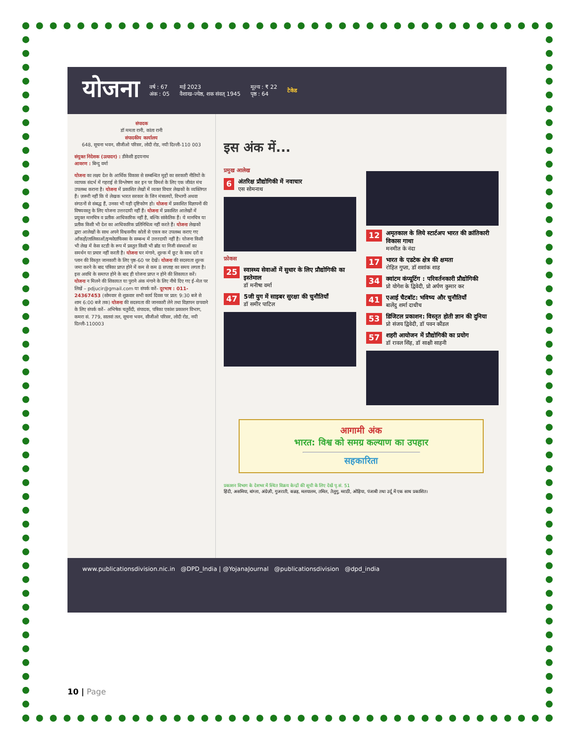योजना वर्ष : 67
अंक : 05 मई 2023
वैशाख-ज्येष्ठ, शक संवत् 1945 मूल्य : ₹ 22
पृष्ठ : 64 टेकेड
संपादक
डॉ ममता रानी, कांता रानी
संपादकीय कार्यालय
648, सूचना भवन, सीजीओ परिसर, लोदी रोड, नयी दिल्ली-110 003
संयुक्त निदेशक (उत्पादन) : डीकेसी हृदयनाथ
आवरण : बिन्दु वर्मा
योजना का लक्ष्य देश के आर्थिक विकास से सम्बन्धित मुद्दों का सरकारी नीतियों के व्यापक संदर्भ में गहराई से विश्लेषण कर इन पर विमर्श के लिए एक जीवंत मंच उपलब्ध कराना है। योजना में प्रकाशित लेखों में व्यक्त विचार लेखकों के व्यक्तिगत हैं। ज़रूरी नहीं कि ये लेखक भारत सरकार के जिन मंत्रालयों, विभागों अथवा संगठनों से संबद्ध हैं, उनका भी यही दृष्टिकोण हो। योजना में प्रकाशित विज्ञापनों की विषयवस्तु के लिए योजना उत्तरदायी नहीं हैं। योजना में प्रकाशित आलेखों में प्रयुक्त मानचित्र व प्रतीक आधिकारिक नहीं है, बल्कि सांकेतिक हैं। ये मानचित्र या प्रतीक किसी भी देश का आधिकारिक प्रतिनिधित्व नहीं करते हैं। योजना लेखकों द्वारा आलेखों के साथ अपने विश्वसनीय स्रोतों से एकत्र कर उपलब्ध कराए गए आँकड़ों/तालिकाओं/इन्फोग्राफिक्स के सम्बन्ध में उत्तरदायी नहीं है। योजना किसी भी लेख में केस स्टडी के रूप में प्रस्तुत किसी भी ब्रॉड या निजी संस्थाओं का समर्थन या प्रचार नहीं करती है। योजना घर मंगाने, शुल्क में छूट के साथ दरों व प्लान की विस्तृत जानकारी के लिए पृष्ठ-60 पर देखें। योजना की सदस्यता शुल्क जमा करने के बाद पत्रिका प्राप्त होने में कम से कम 8 सप्ताह का समय लगता है। इस अवधि के समाप्त होने के बाद ही योजना प्राप्त न होने की शिकायत करें। योजना न मिलने की शिकायत या पुराने अंक मंगाने के लिए नीचे दिए गए ई-मेल पर लिखें – pdjucir@gmail.com या संपर्क करें– दूरभाष : 011-24367453 (सोमवार से शुक्रवार सभी कार्य दिवस पर प्रात: 9:30 बजे से शाम 6:00 बजे तक) योजना की सदस्यता की जानकारी लेने तथा विज्ञापन छपवाने के लिए संपर्क करें– अभिषेक चतुर्वेदी, संपादक, पत्रिका एकांश प्रकाशन विभाग, कमरा सं. 779, सातवां तल, सूचना भवन, सीजीओ परिसर, लोदी रोड, नयी दिल्ली-110003
इस अंक में...
प्रमुख आलेख
6 अंतरिक्ष प्रौद्योगिकी में नवाचार
एस सोमनाथ
फ़ोकस
25 स्वास्थ्य सेवाओं में सुधार के लिए प्रौद्योगिकी का इस्तेमाल
डॉ मनीषा वर्मा
47 5जी युग में साइबर सुरक्षा की चुनौतियाँ
डॉ समीर पाटिल
12 अमृतकाल के लिये स्टार्टअप भारत की क्रांतिकारी विकास गाथा
मनमीत के नंदा
17 भारत के एडटेक क्षेत्र की क्षमता
रोहित गुप्ता, डॉ शशांक शाह
34 क्वांटम कंप्यूटिंग : परिवर्तनकारी प्रौद्योगिकी
प्रो योगेश के द्विवेदी, प्रो अर्पण कुमार कर
41 एआई चैटबॉट: भविष्य और चुनौतियाँ
बालेंदु शर्मा दाधीच
53 डिजिटल प्रकाशन: विस्तृत होती ज्ञान की दुनिया
प्रो संजय द्विवेदी, डॉ पवन कौंडल
57 शहरी आयोजन में प्रौद्योगिकी का प्रयोग
डॉ रावल सिंह, डॉ साक्षी साहनी
आगामी अंक
भारत: विश्व को समग्र कल्याण का उपहार
सहकारिता
प्रकाशन विभाग के देशभर में स्थित विक्रय केन्द्रों की सूची के लिए देखें पृ.सं. 51
हिंदी, असमिया, बांग्ला, अंग्रेज़ी, गुजराती, कन्नड़, मलयालम, तमिल, तेलुगु, मराठी, ओड़िया, पंजाबी तथा उर्दू में एक साथ प्रकाशित।
www.publicationsdivision.nic.in @DPD_India | @YojanaJournal @publicationsdivision @dpd_india
10 | Page